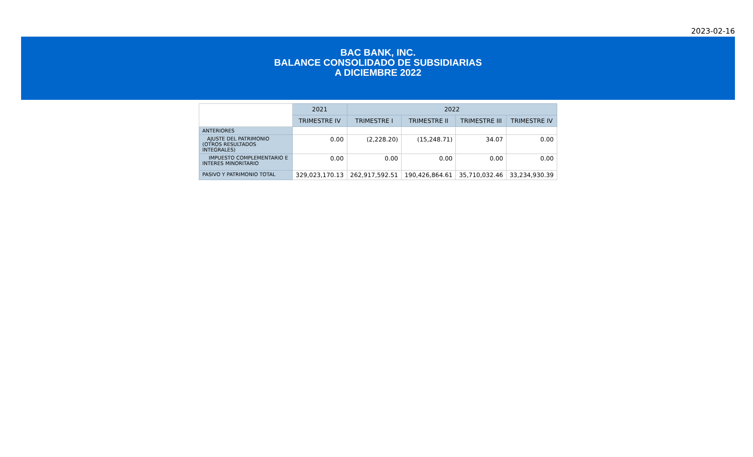2023-02-16
BAC BANK, INC.
BALANCE CONSOLIDADO DE SUBSIDIARIAS
A DICIEMBRE 2022
| | 2021 | 2022 | | | |
| --- | --- | --- | --- | --- | --- |
| | TRIMESTRE IV | TRIMESTRE I | TRIMESTRE II | TRIMESTRE III | TRIMESTRE IV |
| ANTERIORES | | | | | |
| AJUSTE DEL PATRIMONIO (OTROS RESULTADOS INTEGRALES) | 0.00 | (2,228.20) | (15,248.71) | 34.07 | 0.00 |
| IMPUESTO COMPLEMENTARIO E INTERES MINORITARIO | 0.00 | 0.00 | 0.00 | 0.00 | 0.00 |
| PASIVO Y PATRIMONIO TOTAL | 329,023,170.13 | 262,917,592.51 | 190,426,864.61 | 35,710,032.46 | 33,234,930.39 |